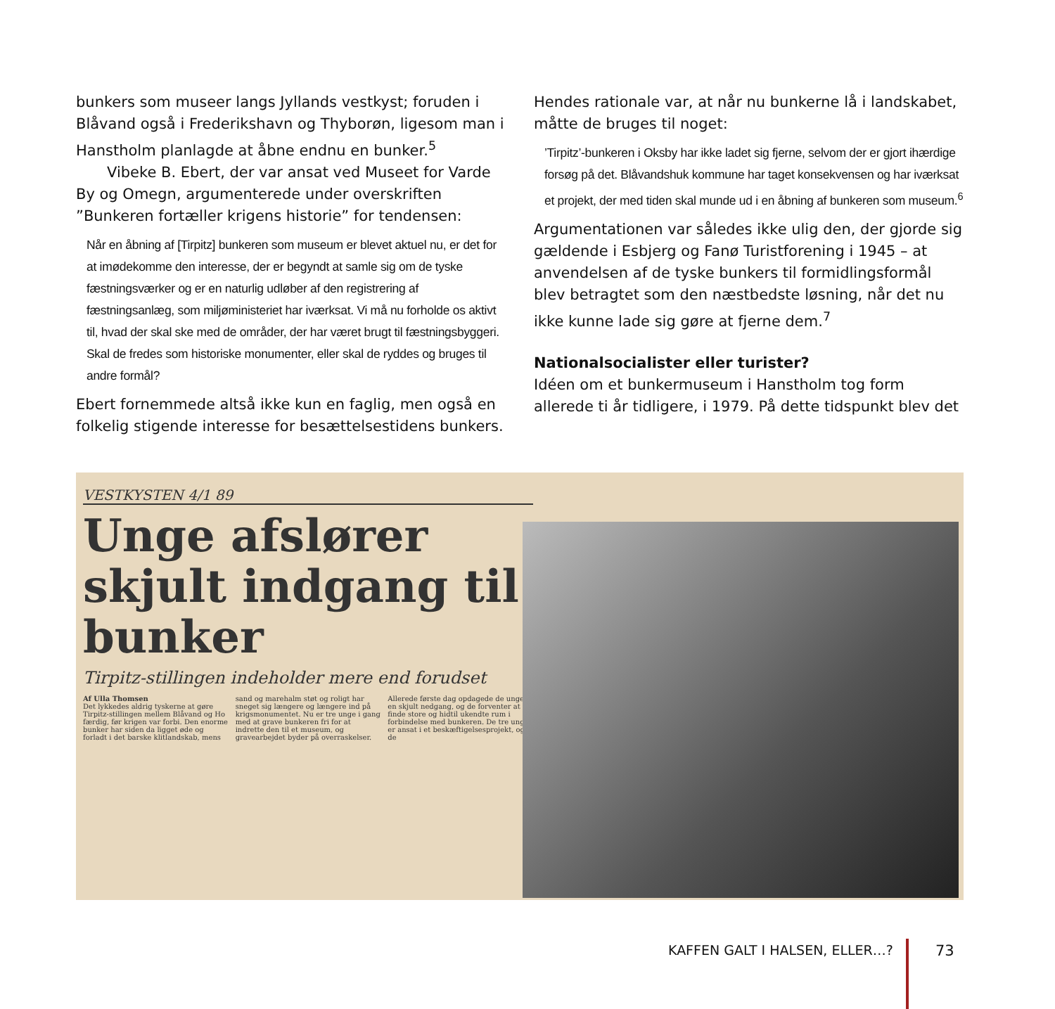bunkers som museer langs Jyllands vestkyst; foruden i Blåvand også i Frederikshavn og Thyborøn, ligesom man i Hanstholm planlagde at åbne endnu en bunker.<sup>5</sup>
Vibeke B. Ebert, der var ansat ved Museet for Varde By og Omegn, argumenterede under overskriften ”Bunkeren fortæller krigens historie” for tendensen:
Når en åbning af [Tirpitz] bunkeren som museum er blevet aktuel nu, er det for at imødekomme den interesse, der er begyndt at samle sig om de tyske fæstningsværker og er en naturlig udløber af den registrering af fæstningsanlæg, som miljøministeriet har iværksat. Vi må nu forholde os aktivt til, hvad der skal ske med de områder, der har været brugt til fæstningsbyggeri. Skal de fredes som historiske monumenter, eller skal de ryddes og bruges til andre formål?
Ebert fornemmede altså ikke kun en faglig, men også en folkelig stigende interesse for besættelsestidens bunkers.
Hendes rationale var, at når nu bunkerne lå i landskabet, måtte de bruges til noget:
’Tirpitz’-bunkeren i Oksby har ikke ladet sig fjerne, selvom der er gjort ihærdige forsøg på det. Blåvandshuk kommune har taget konsekvensen og har iværksat et projekt, der med tiden skal munde ud i en åbning af bunkeren som museum.<sup>6</sup>
Argumentationen var således ikke ulig den, der gjorde sig gældende i Esbjerg og Fanø Turistforening i 1945 – at anvendelsen af de tyske bunkers til formidlingsformål blev betragtet som den næstbedste løsning, når det nu ikke kunne lade sig gøre at fjerne dem.<sup>7</sup>
Nationalsocialister eller turister?
Idéen om et bunkermuseum i Hanstholm tog form allerede ti år tidligere, i 1979. På dette tidspunkt blev det
VESTKYSTEN 4/1 89
Unge afslører skjult indgang til bunker
Tirpitz-stillingen indeholder mere end forudset
Af Ulla Thomsen
Det lykkedes aldrig tyskerne at gøre Tirpitz-stillingen mellem Blåvand og Ho færdig, før krigen var forbi. Den enorme bunker har siden da ligget øde og forladt i det barske klitlandskab, mens sand og marehalm støt og roligt har sneget sig længere og længere ind på krigsmonumentet. Nu er tre unge i gang med at grave bunkeren fri for at indrette den til et museum, og gravearbejdet byder på overraskelser. Allerede første dag opdagede de unge en skjult nedgang, og de forventer at finde store og hidtil ukendte rum i forbindelse med bunkeren. De tre unge er ansat i et beskæftigelsesprojekt, og de
KAFFEN GALT I HALSEN, ELLER…? 73